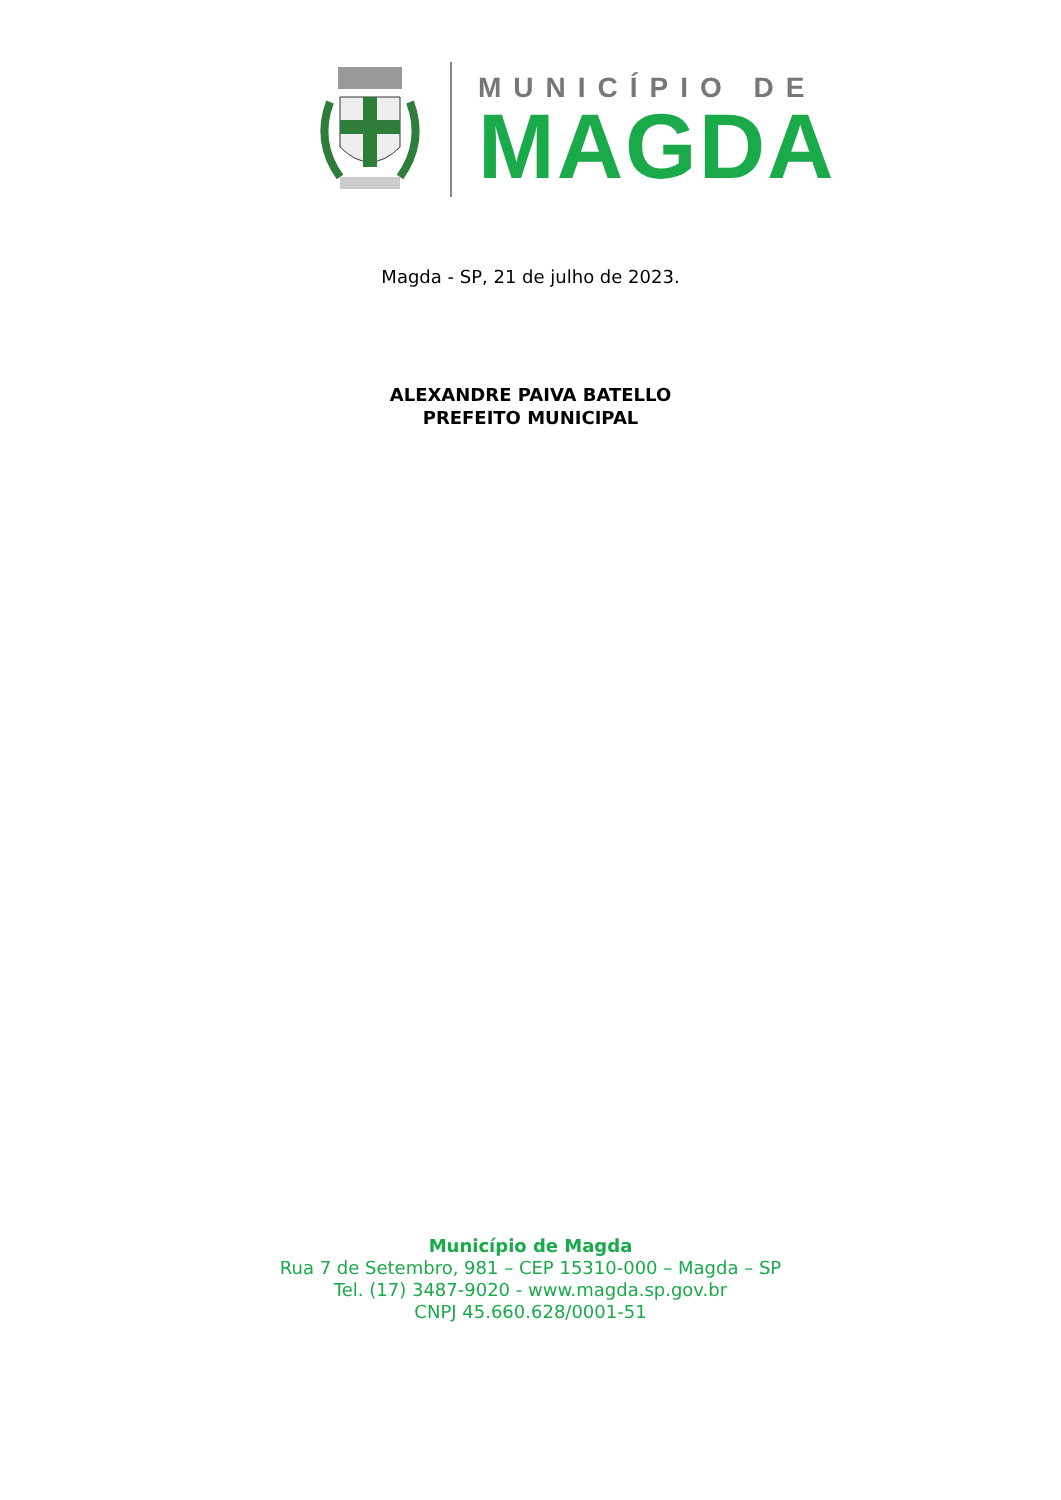MUNICÍPIO DE
MAGDA
Magda - SP, 21 de julho de 2023.
ALEXANDRE PAIVA BATELLO
PREFEITO MUNICIPAL
Município de Magda
Rua 7 de Setembro, 981 – CEP 15310-000 – Magda – SP
Tel. (17) 3487-9020 - www.magda.sp.gov.br
CNPJ 45.660.628/0001-51